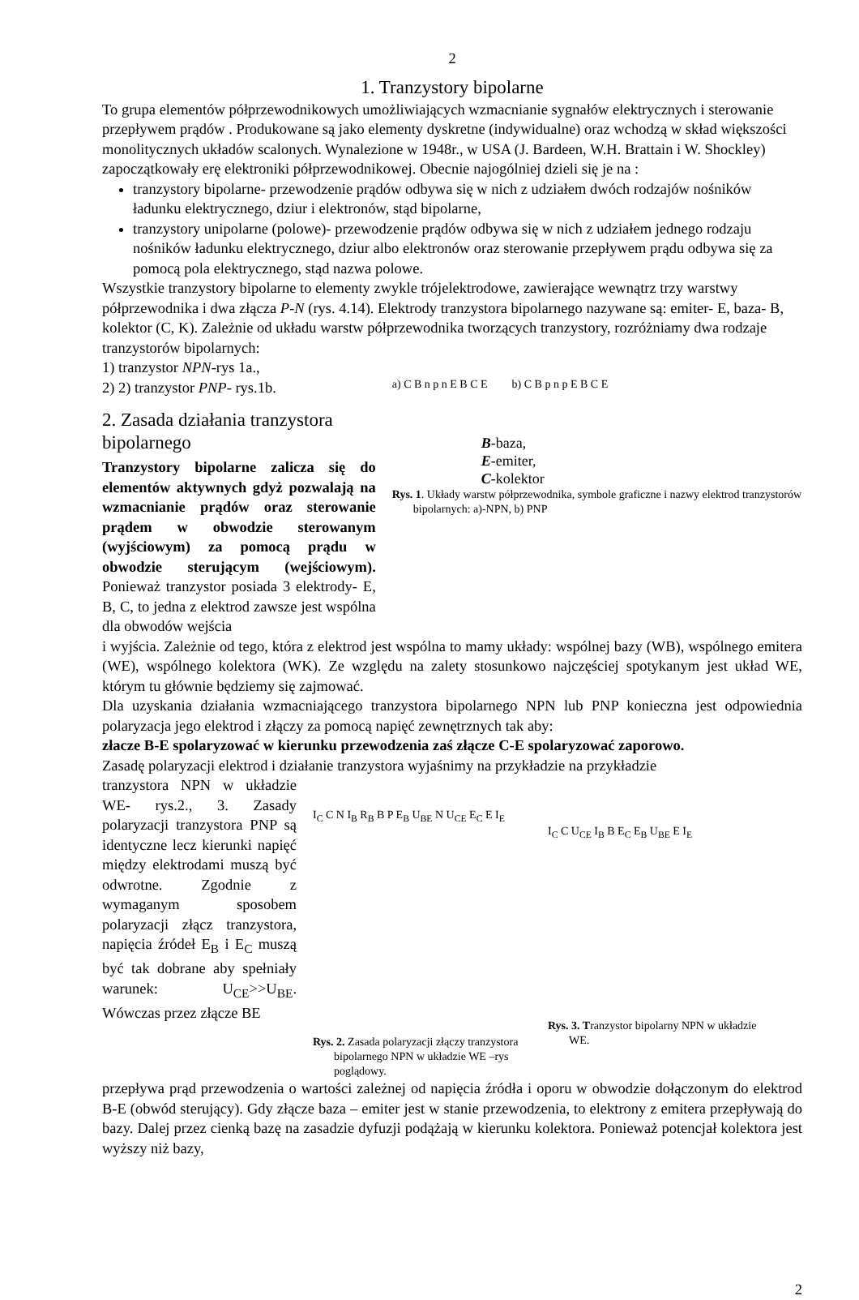2
1. Tranzystory bipolarne
To grupa elementów półprzewodnikowych umożliwiających wzmacnianie sygnałów elektrycznych i sterowanie przepływem prądów . Produkowane są jako elementy dyskretne (indywidualne) oraz wchodzą w skład większości monolitycznych układów scalonych. Wynalezione w 1948r., w USA (J. Bardeen, W.H. Brattain i W. Shockley) zapoczątkowały erę elektroniki półprzewodnikowej. Obecnie najogólniej dzieli się je na :
tranzystory bipolarne- przewodzenie prądów odbywa się w nich z udziałem dwóch rodzajów nośników ładunku elektrycznego, dziur i elektronów, stąd bipolarne,
tranzystory unipolarne (polowe)- przewodzenie prądów odbywa się w nich z udziałem jednego rodzaju nośników ładunku elektrycznego, dziur albo elektronów oraz sterowanie przepływem prądu odbywa się za pomocą pola elektrycznego, stąd nazwa polowe.
Wszystkie tranzystory bipolarne to elementy zwykle trójelektrodowe, zawierające wewnątrz trzy warstwy półprzewodnika i dwa złącza P-N (rys. 4.14). Elektrody tranzystora bipolarnego nazywane są: emiter- E, baza- B, kolektor (C, K). Zależnie od układu warstw półprzewodnika tworzących tranzystory, rozróżniamy dwa rodzaje tranzystorów bipolarnych:
1) tranzystor NPN-rys 1a.,
2) 2) tranzystor PNP- rys.1b.
2. Zasada działania tranzystora bipolarnego
Tranzystory bipolarne zalicza się do elementów aktywnych gdyż pozwalają na wzmacnianie prądów oraz sterowanie prądem w obwodzie sterowanym (wyjściowym) za pomocą prądu w obwodzie sterującym (wejściowym). Ponieważ tranzystor posiada 3 elektrody- E, B, C, to jedna z elektrod zawsze jest wspólna dla obwodów wejścia
a) C B n p n E B C E b) C B p n p E B C E
B-baza,
E-emiter,
C-kolektor
Rys. 1. Układy warstw półprzewodnika, symbole graficzne i nazwy elektrod tranzystorów bipolarnych: a)-NPN, b) PNP
i wyjścia. Zależnie od tego, która z elektrod jest wspólna to mamy układy: wspólnej bazy (WB), wspólnego emitera (WE), wspólnego kolektora (WK). Ze względu na zalety stosunkowo najczęściej spotykanym jest układ WE, którym tu głównie będziemy się zajmować.
Dla uzyskania działania wzmacniającego tranzystora bipolarnego NPN lub PNP konieczna jest odpowiednia polaryzacja jego elektrod i złączy za pomocą napięć zewnętrznych tak aby:
złacze B-E spolaryzować w kierunku przewodzenia zaś złącze C-E spolaryzować zaporowo.
Zasadę polaryzacji elektrod i działanie tranzystora wyjaśnimy na przykładzie na przykładzie
tranzystora NPN w układzie WE- rys.2., 3. Zasady polaryzacji tranzystora PNP są identyczne lecz kierunki napięć między elektrodami muszą być odwrotne. Zgodnie z wymaganym sposobem polaryzacji złącz tranzystora, napięcia źródeł E<sub>B</sub> i E<sub>C</sub> muszą być tak dobrane aby spełniały warunek: U<sub>CE</sub>>>U<sub>BE</sub>. Wówczas przez złącze BE
I<sub>C</sub> C N I<sub>B</sub> R<sub>B</sub> B P E<sub>B</sub> U<sub>BE</sub> N U<sub>CE</sub> E<sub>C</sub> E I<sub>E</sub>
Rys. 2. Zasada polaryzacji złączy tranzystora bipolarnego NPN w układzie WE –rys poglądowy.
I<sub>C</sub> C U<sub>CE</sub> I<sub>B</sub> B E<sub>C</sub> E<sub>B</sub> U<sub>BE</sub> E I<sub>E</sub>
Rys. 3. Tranzystor bipolarny NPN w układzie WE.
przepływa prąd przewodzenia o wartości zależnej od napięcia źródła i oporu w obwodzie dołączonym do elektrod B-E (obwód sterujący). Gdy złącze baza – emiter jest w stanie przewodzenia, to elektrony z emitera przepływają do bazy. Dalej przez cienką bazę na zasadzie dyfuzji podążają w kierunku kolektora. Ponieważ potencjał kolektora jest wyższy niż bazy,
2